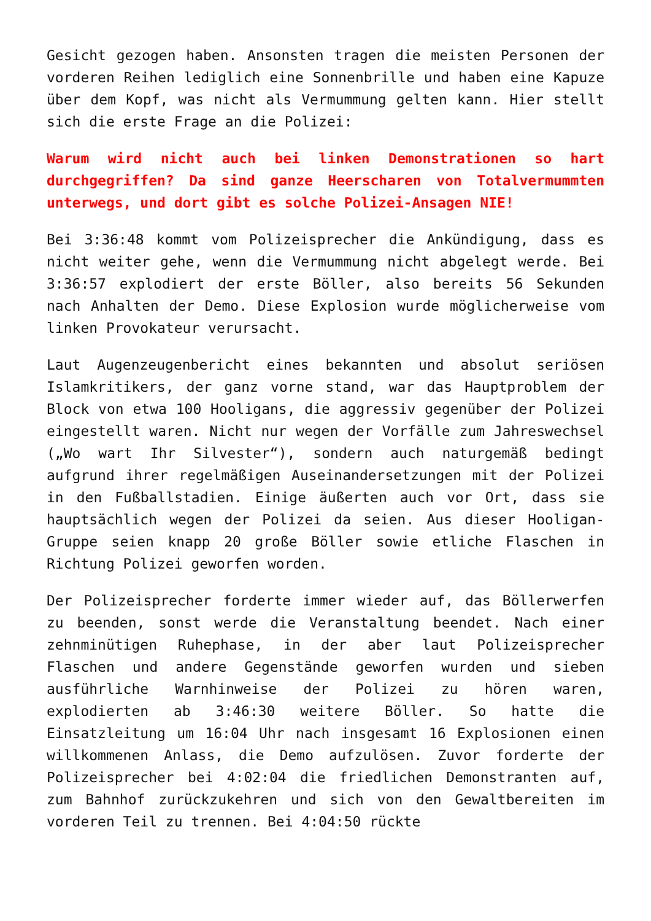Gesicht gezogen haben. Ansonsten tragen die meisten Personen der vorderen Reihen lediglich eine Sonnenbrille und haben eine Kapuze über dem Kopf, was nicht als Vermummung gelten kann. Hier stellt sich die erste Frage an die Polizei:
Warum wird nicht auch bei linken Demonstrationen so hart durchgegriffen? Da sind ganze Heerscharen von Totalvermummten unterwegs, und dort gibt es solche Polizei-Ansagen NIE!
Bei 3:36:48 kommt vom Polizeisprecher die Ankündigung, dass es nicht weiter gehe, wenn die Vermummung nicht abgelegt werde. Bei 3:36:57 explodiert der erste Böller, also bereits 56 Sekunden nach Anhalten der Demo. Diese Explosion wurde möglicherweise vom linken Provokateur verursacht.
Laut Augenzeugenbericht eines bekannten und absolut seriösen Islamkritikers, der ganz vorne stand, war das Hauptproblem der Block von etwa 100 Hooligans, die aggressiv gegenüber der Polizei eingestellt waren. Nicht nur wegen der Vorfälle zum Jahreswechsel („Wo wart Ihr Silvester“), sondern auch naturgemäß bedingt aufgrund ihrer regelmäßigen Auseinandersetzungen mit der Polizei in den Fußballstadien. Einige äußerten auch vor Ort, dass sie hauptsächlich wegen der Polizei da seien. Aus dieser Hooligan-Gruppe seien knapp 20 große Böller sowie etliche Flaschen in Richtung Polizei geworfen worden.
Der Polizeisprecher forderte immer wieder auf, das Böllerwerfen zu beenden, sonst werde die Veranstaltung beendet. Nach einer zehnminütigen Ruhephase, in der aber laut Polizeisprecher Flaschen und andere Gegenstände geworfen wurden und sieben ausführliche Warnhinweise der Polizei zu hören waren, explodierten ab 3:46:30 weitere Böller. So hatte die Einsatzleitung um 16:04 Uhr nach insgesamt 16 Explosionen einen willkommenen Anlass, die Demo aufzulösen. Zuvor forderte der Polizeisprecher bei 4:02:04 die friedlichen Demonstranten auf, zum Bahnhof zurückzukehren und sich von den Gewaltbereiten im vorderen Teil zu trennen. Bei 4:04:50 rückte